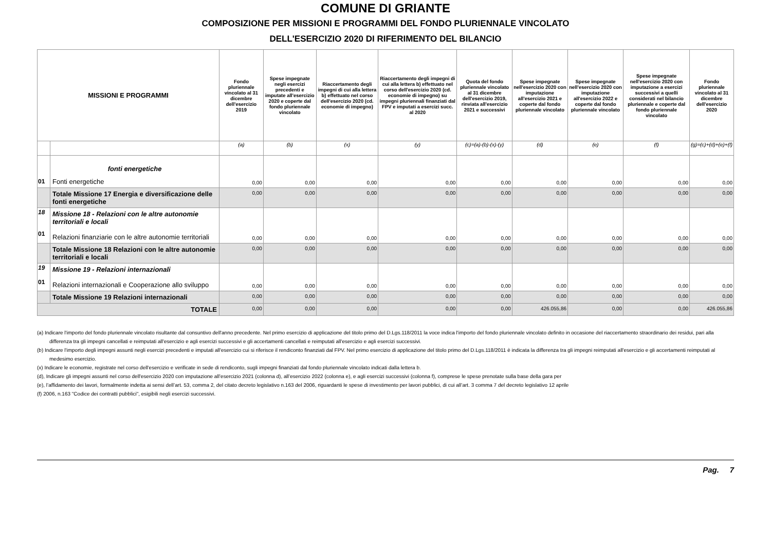COMUNE DI GRIANTE
COMPOSIZIONE PER MISSIONI E PROGRAMMI DEL FONDO PLURIENNALE VINCOLATO
DELL'ESERCIZIO 2020 DI RIFERIMENTO DEL BILANCIO
| MISSIONI E PROGRAMMI | | Fondo pluriennale vincolato al 31 dicembre dell'esercizio 2019 | Spese impegnate negli esercizi precedenti e imputate all'esercizio 2020 e coperte dal fondo pluriennale vincolato | Riaccertamento degli impegni di cui alla lettera b) effettuato nel corso dell'esercizio 2020 (cd. economie di impegno) | Riaccertamento degli impegni di cui alla lettera b) effettuato nel corso dell'esercizio 2020 (cd. economie di impegno) su impegni pluriennali finanziati dal FPV e imputati a esercizi succ. al 2020 | Quota del fondo pluriennale vincolato al 31 dicembre dell'esercizio 2019, rinviata all'esercizio 2021 e successivi | Spese impegnate nell'esercizio 2020 con imputazione all'esercizio 2021 e coperte dal fondo pluriennale vincolato | Spese impegnate nell'esercizio 2020 con imputazione all'esercizio 2022 e coperte dal fondo pluriennale vincolato | Spese impegnate nell'esercizio 2020 con imputazione a esercizi successivi a quelli considerati nel bilancio pluriennale e coperte dal fondo pluriennale vincolato | Fondo pluriennale vincolato al 31 dicembre dell'esercizio 2020 |
| --- | --- | --- | --- | --- | --- | --- | --- | --- | --- | --- |
| | | (a) | (b) | (x) | (y) | (c)=(a)-(b)-(x)-(y) | (d) | (e) | (f) | (g)=(c)+(d)+(e)+(f) |
| 01 | fonti energetiche Fonti energetiche | 0,00 | 0,00 | 0,00 | 0,00 | 0,00 | 0,00 | 0,00 | 0,00 | 0,00 |
| | Totale Missione 17 Energia e diversificazione delle fonti energetiche | 0,00 | 0,00 | 0,00 | 0,00 | 0,00 | 0,00 | 0,00 | 0,00 | 0,00 |
| 18 01 | Missione 18 - Relazioni con le altre autonomie territoriali e locali Relazioni finanziarie con le altre autonomie territoriali | 0,00 | 0,00 | 0,00 | 0,00 | 0,00 | 0,00 | 0,00 | 0,00 | 0,00 |
| | Totale Missione 18 Relazioni con le altre autonomie territoriali e locali | 0,00 | 0,00 | 0,00 | 0,00 | 0,00 | 0,00 | 0,00 | 0,00 | 0,00 |
| 19 01 | Missione 19 - Relazioni internazionali Relazioni internazionali e Cooperazione allo sviluppo | 0,00 | 0,00 | 0,00 | 0,00 | 0,00 | 0,00 | 0,00 | 0,00 | 0,00 |
| | Totale Missione 19 Relazioni internazionali | 0,00 | 0,00 | 0,00 | 0,00 | 0,00 | 0,00 | 0,00 | 0,00 | 0,00 |
| TOTALE | | 0,00 | 0,00 | 0,00 | 0,00 | 0,00 | 426.055,86 | 0,00 | 0,00 | 426.055,86 |
(a) Indicare l'importo del fondo pluriennale vincolato risultante dal consuntivo dell'anno precedente. Nel primo esercizio di applicazione del titolo primo del D.Lgs.118/2011 la voce indica l'importo del fondo pluriennale vincolato definito in occasione del riaccertamento straordinario dei residui, pari alla differenza tra gli impegni cancellati e reimputati all'esercizio e agli esercizi successivi e gli accertamenti cancellati e reimputati all'esercizio e agli esercizi successivi.
(b) Indicare l'importo degli impegni assunti negli esercizi precedenti e imputati all'esercizio cui si riferisce il rendiconto finanziati dal FPV. Nel primo esercizio di applicazione del titolo primo del D.Lgs.118/2011 è indicata la differenza tra gli impegni reimputati all'esercizio e gli accertamenti reimputati al medesimo esercizio.
(x) Indicare le economie, registrate nel corso dell'esercizio e verificate in sede di rendiconto, sugli impegni finanziati dal fondo pluriennale vincolato indicati dalla lettera b.
(d), Indicare gli impegni assunti nel corso dell'esercizio 2020 con imputazione all’esercizio 2021 (colonna d), all’esercizio 2022 (colonna e), e agli esercizi successivi (colonna f), comprese le spese prenotate sulla base della gara per
(e), l’affidamento dei lavori, formalmente indetta ai sensi dell’art. 53, comma 2, del citato decreto legislativo n.163 del 2006, riguardanti le spese di investimento per lavori pubblici, di cui all’art. 3 comma 7 del decreto legislativo 12 aprile
(f) 2006, n.163 "Codice dei contratti pubblici", esigibili negli esercizi successivi.
Pag. 7